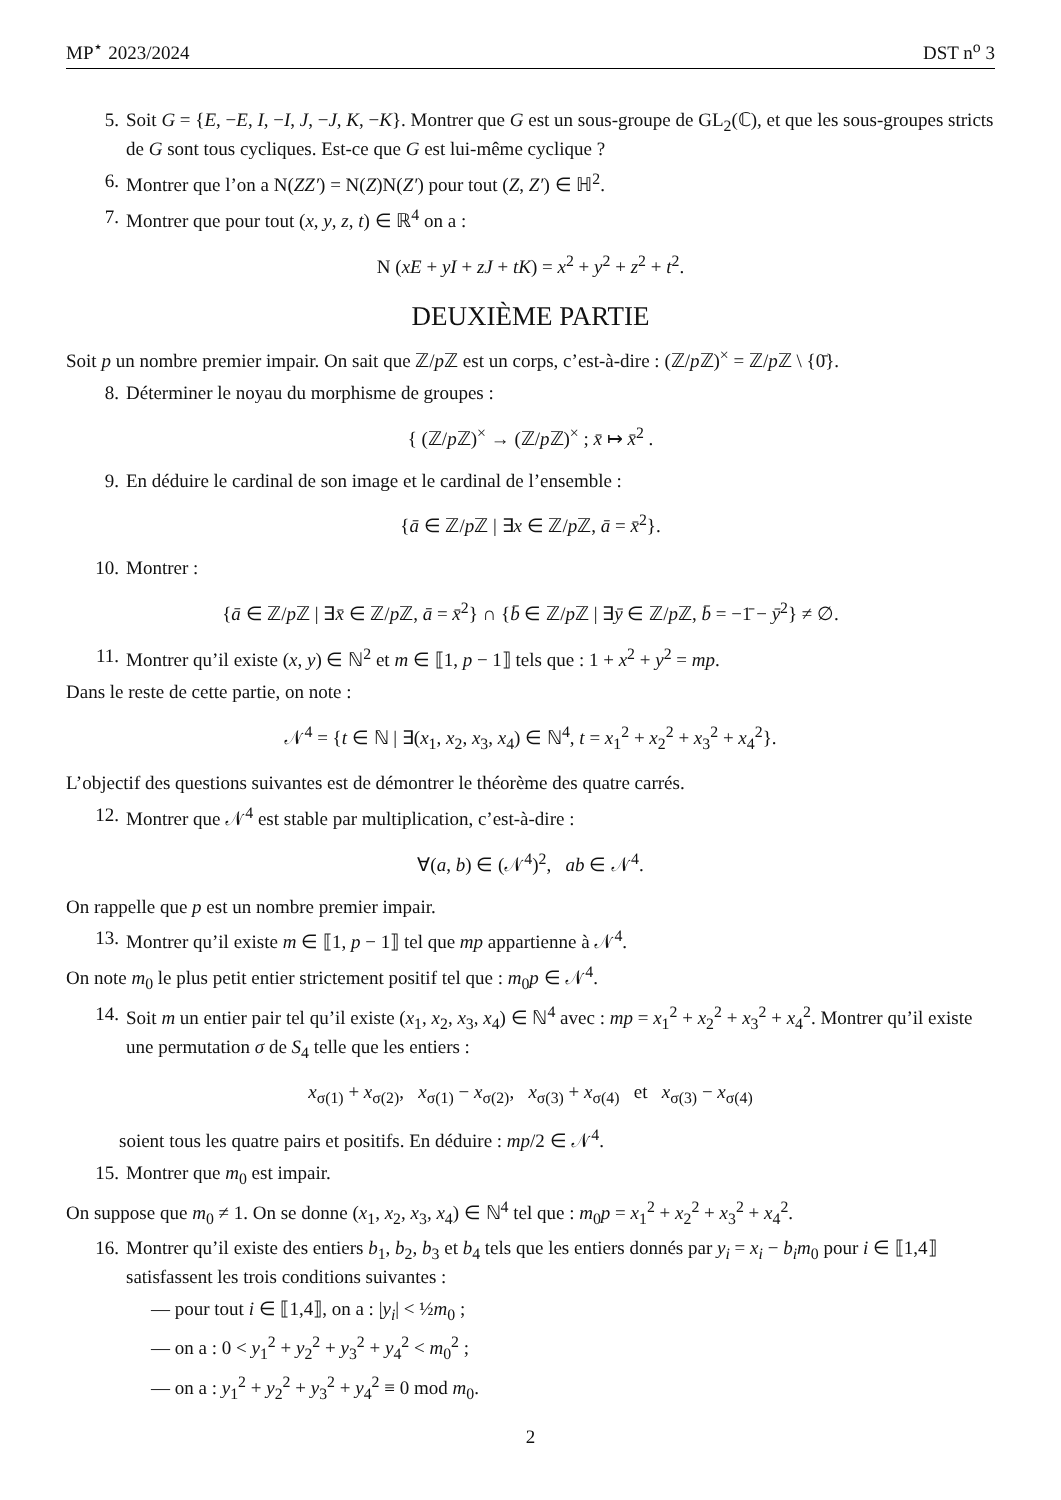MP<sup>⋆</sup> 2023/2024 DST n<sup>o</sup> 3
5. Soit G = {E, −E, I, −I, J, −J, K, −K}. Montrer que G est un sous-groupe de GL<sub>2</sub>(ℂ), et que les sous-groupes stricts de G sont tous cycliques. Est-ce que G est lui-même cyclique ?
6. Montrer que l’on a N(ZZ′) = N(Z)N(Z′) pour tout (Z, Z′) ∈ ℍ<sup>2</sup>.
7. Montrer que pour tout (x, y, z, t) ∈ ℝ<sup>4</sup> on a :
N (xE + yI + zJ + tK) = x<sup>2</sup> + y<sup>2</sup> + z<sup>2</sup> + t<sup>2</sup>.
DEUXIÈME PARTIE
Soit p un nombre premier impair. On sait que ℤ/p ℤ est un corps, c’est-à-dire : (ℤ/p ℤ)<sup>×</sup> = ℤ/p ℤ \ {0̄}.
8. Déterminer le noyau du morphisme de groupes :
{ (ℤ/p ℤ)<sup>×</sup> → (ℤ/p ℤ)<sup>×</sup> ; x̄ ↦ x̄<sup>2</sup> .
9. En déduire le cardinal de son image et le cardinal de l’ensemble :
{ā ∈ ℤ/p ℤ | ∃x ∈ ℤ/p ℤ, ā = x̄<sup>2</sup>}.
10. Montrer :
{ā ∈ ℤ/p ℤ | ∃x̄ ∈ ℤ/p ℤ, ā = x̄<sup>2</sup>} ∩ {b̄ ∈ ℤ/p ℤ | ∃ȳ ∈ ℤ/p ℤ, b̄ = −1̄ − ȳ<sup>2</sup>} ≠ ∅.
11. Montrer qu’il existe (x, y) ∈ ℕ<sup>2</sup> et m ∈ ⟦1, p − 1⟧ tels que : 1 + x<sup>2</sup> + y<sup>2</sup> = mp.
Dans le reste de cette partie, on note :
𝒩<sup>4</sup> = {t ∈ ℕ | ∃(x<sub>1</sub>, x<sub>2</sub>, x<sub>3</sub>, x<sub>4</sub>) ∈ ℕ<sup>4</sup>, t = x<sub>1</sub><sup>2</sup> + x<sub>2</sub><sup>2</sup> + x<sub>3</sub><sup>2</sup> + x<sub>4</sub><sup>2</sup>}.
L’objectif des questions suivantes est de démontrer le théorème des quatre carrés.
12. Montrer que 𝒩<sup>4</sup> est stable par multiplication, c’est-à-dire :
∀(a, b) ∈ (𝒩<sup>4</sup>)<sup>2</sup>, ab ∈ 𝒩<sup>4</sup>.
On rappelle que p est un nombre premier impair.
13. Montrer qu’il existe m ∈ ⟦1, p − 1⟧ tel que mp appartienne à 𝒩<sup>4</sup>.
On note m<sub>0</sub> le plus petit entier strictement positif tel que : m<sub>0</sub>p ∈ 𝒩<sup>4</sup>.
14. Soit m un entier pair tel qu’il existe (x<sub>1</sub>, x<sub>2</sub>, x<sub>3</sub>, x<sub>4</sub>) ∈ ℕ<sup>4</sup> avec : mp = x<sub>1</sub><sup>2</sup> + x<sub>2</sub><sup>2</sup> + x<sub>3</sub><sup>2</sup> + x<sub>4</sub><sup>2</sup>. Montrer qu’il existe une permutation σ de S<sub>4</sub> telle que les entiers :
x<sub>σ(1)</sub> + x<sub>σ(2)</sub>, x<sub>σ(1)</sub> − x<sub>σ(2)</sub>, x<sub>σ(3)</sub> + x<sub>σ(4)</sub> et x<sub>σ(3)</sub> − x<sub>σ(4)</sub>
soient tous les quatre pairs et positifs. En déduire : mp/2 ∈ 𝒩<sup>4</sup>.
15. Montrer que m<sub>0</sub> est impair.
On suppose que m<sub>0</sub> ≠ 1. On se donne (x<sub>1</sub>, x<sub>2</sub>, x<sub>3</sub>, x<sub>4</sub>) ∈ ℕ<sup>4</sup> tel que : m<sub>0</sub>p = x<sub>1</sub><sup>2</sup> + x<sub>2</sub><sup>2</sup> + x<sub>3</sub><sup>2</sup> + x<sub>4</sub><sup>2</sup>.
16. Montrer qu’il existe des entiers b<sub>1</sub>, b<sub>2</sub>, b<sub>3</sub> et b<sub>4</sub> tels que les entiers donnés par y<sub>i</sub> = x<sub>i</sub> − b<sub>i</sub>m<sub>0</sub> pour i ∈ ⟦1,4⟧ satisfassent les trois conditions suivantes :
— pour tout i ∈ ⟦1,4⟧, on a : |y<sub>i</sub>| < ½m<sub>0</sub> ;
— on a : 0 < y<sub>1</sub><sup>2</sup> + y<sub>2</sub><sup>2</sup> + y<sub>3</sub><sup>2</sup> + y<sub>4</sub><sup>2</sup> < m<sub>0</sub><sup>2</sup> ;
— on a : y<sub>1</sub><sup>2</sup> + y<sub>2</sub><sup>2</sup> + y<sub>3</sub><sup>2</sup> + y<sub>4</sub><sup>2</sup> ≡ 0 mod m<sub>0</sub>.
2